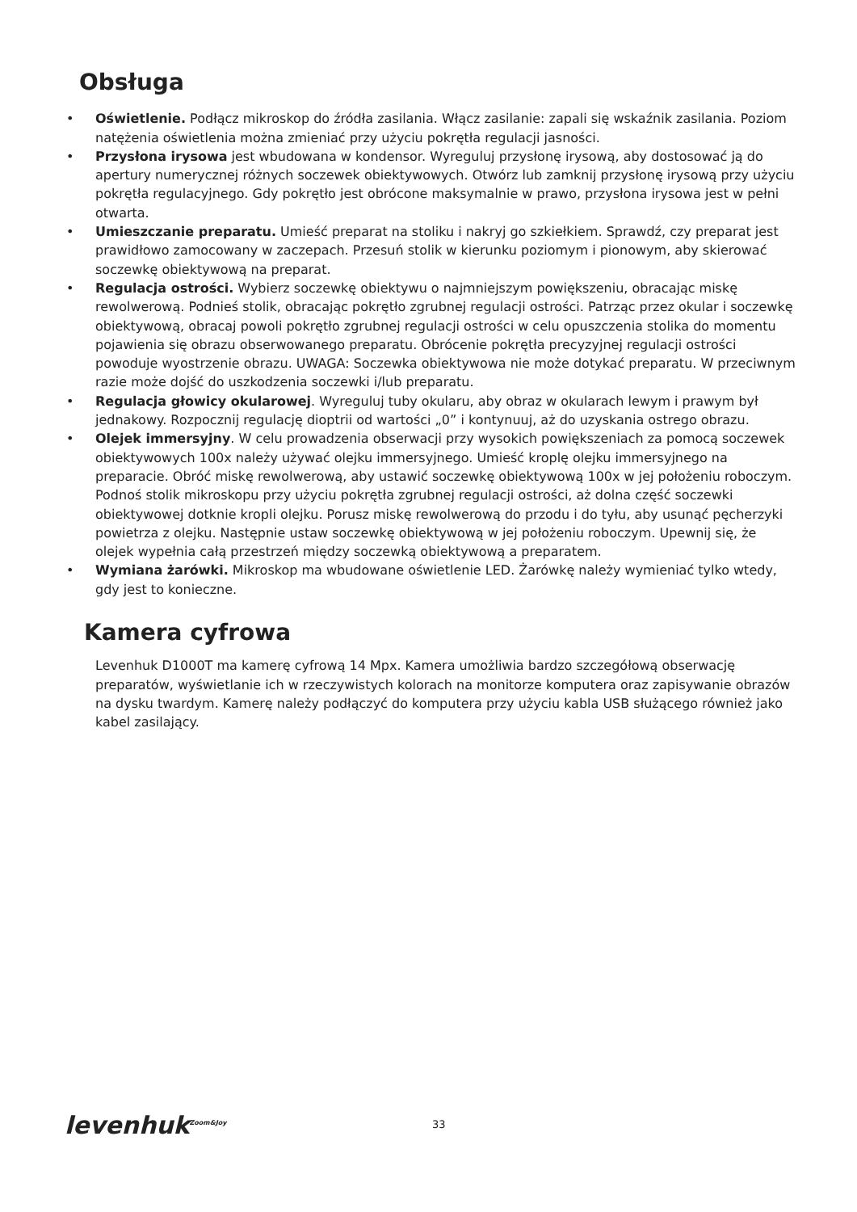Obsługa
• Oświetlenie. Podłącz mikroskop do źródła zasilania. Włącz zasilanie: zapali się wskaźnik zasilania. Poziom natężenia oświetlenia można zmieniać przy użyciu pokrętła regulacji jasności.
• Przysłona irysowa jest wbudowana w kondensor. Wyreguluj przysłonę irysową, aby dostosować ją do apertury numerycznej różnych soczewek obiektywowych. Otwórz lub zamknij przysłonę irysową przy użyciu pokrętła regulacyjnego. Gdy pokrętło jest obrócone maksymalnie w prawo, przysłona irysowa jest w pełni otwarta.
• Umieszczanie preparatu. Umieść preparat na stoliku i nakryj go szkiełkiem. Sprawdź, czy preparat jest prawidłowo zamocowany w zaczepach. Przesuń stolik w kierunku poziomym i pionowym, aby skierować soczewkę obiektywową na preparat.
• Regulacja ostrości. Wybierz soczewkę obiektywu o najmniejszym powiększeniu, obracając miskę rewolwerową. Podnieś stolik, obracając pokrętło zgrubnej regulacji ostrości. Patrząc przez okular i soczewkę obiektywową, obracaj powoli pokrętło zgrubnej regulacji ostrości w celu opuszczenia stolika do momentu pojawienia się obrazu obserwowanego preparatu. Obrócenie pokrętła precyzyjnej regulacji ostrości powoduje wyostrzenie obrazu. UWAGA: Soczewka obiektywowa nie może dotykać preparatu. W przeciwnym razie może dojść do uszkodzenia soczewki i/lub preparatu.
• Regulacja głowicy okularowej. Wyreguluj tuby okularu, aby obraz w okularach lewym i prawym był jednakowy. Rozpocznij regulację dioptrii od wartości „0” i kontynuuj, aż do uzyskania ostrego obrazu.
• Olejek immersyjny. W celu prowadzenia obserwacji przy wysokich powiększeniach za pomocą soczewek obiektywowych 100x należy używać olejku immersyjnego. Umieść kroplę olejku immersyjnego na preparacie. Obróć miskę rewolwerową, aby ustawić soczewkę obiektywową 100x w jej położeniu roboczym. Podnoś stolik mikroskopu przy użyciu pokrętła zgrubnej regulacji ostrości, aż dolna część soczewki obiektywowej dotknie kropli olejku. Porusz miskę rewolwerową do przodu i do tyłu, aby usunąć pęcherzyki powietrza z olejku. Następnie ustaw soczewkę obiektywową w jej położeniu roboczym. Upewnij się, że olejek wypełnia całą przestrzeń między soczewką obiektywową a preparatem.
• Wymiana żarówki. Mikroskop ma wbudowane oświetlenie LED. Żarówkę należy wymieniać tylko wtedy, gdy jest to konieczne.
Kamera cyfrowa
Levenhuk D1000T ma kamerę cyfrową 14 Mpx. Kamera umożliwia bardzo szczegółową obserwację preparatów, wyświetlanie ich w rzeczywistych kolorach na monitorze komputera oraz zapisywanie obrazów na dysku twardym. Kamerę należy podłączyć do komputera przy użyciu kabla USB służącego również jako kabel zasilający.
levenhuk<sup>Zoom&Joy</sup>
33